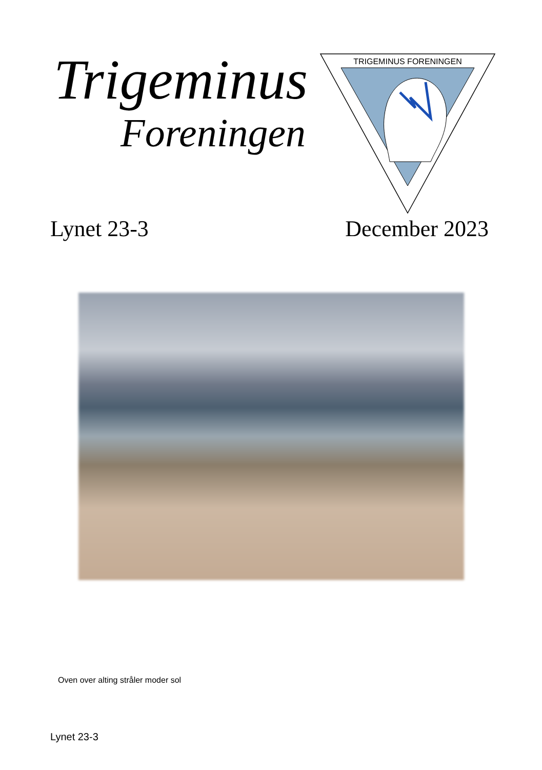Trigeminus
Foreningen
TRIGEMINUS FORENINGEN
Lynet 23-3 December 2023
Oven over alting stråler moder sol
Lynet 23-3